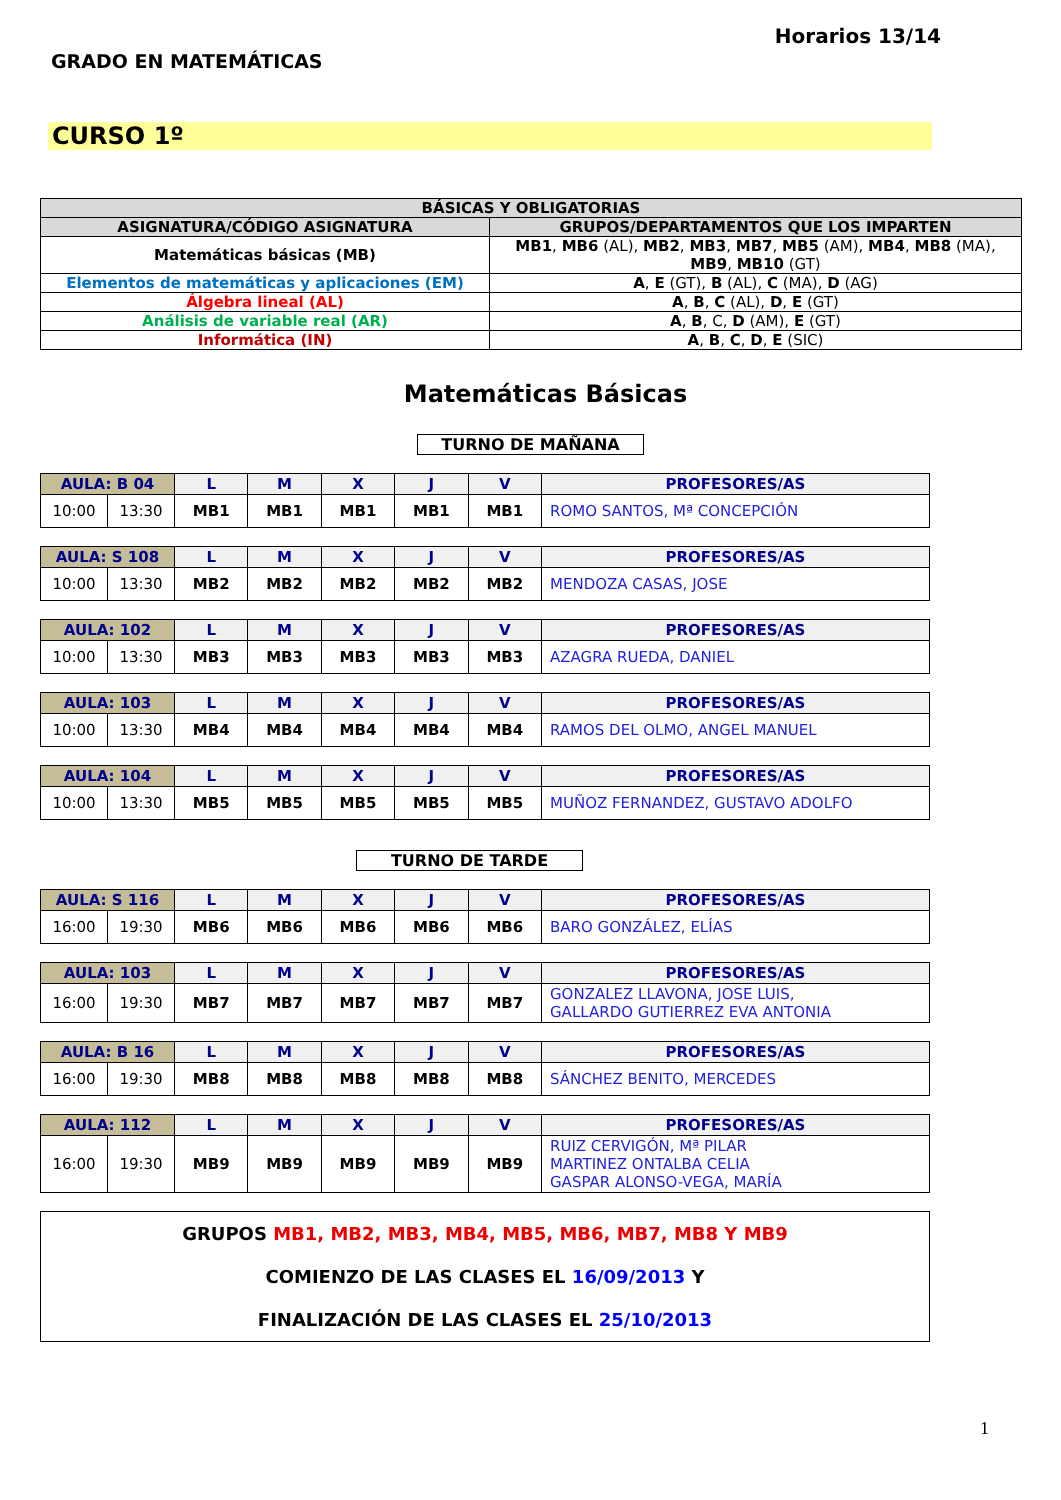GRADO EN MATEMÁTICAS
Horarios 13/14
CURSO 1º
| BÁSICAS Y OBLIGATORIAS | |
| --- | --- |
| ASIGNATURA/CÓDIGO ASIGNATURA | GRUPOS/DEPARTAMENTOS QUE LOS IMPARTEN |
| Matemáticas básicas (MB) | MB1 , MB6 (AL), MB2 , MB3 , MB7 , MB5 (AM), MB4 , MB8 (MA), MB9 , MB10 (GT) |
| Elementos de matemáticas y aplicaciones (EM) | A , E (GT), B (AL), C (MA), D (AG) |
| Álgebra lineal (AL) | A , B , C (AL), D , E (GT) |
| Análisis de variable real (AR) | A , B , C, D (AM), E (GT) |
| Informática (IN) | A , B , C , D , E (SIC) |
Matemáticas Básicas
TURNO DE MAÑANA
| AULA: B 04 | | L | M | X | J | V | PROFESORES/AS |
| --- | --- | --- | --- | --- | --- | --- | --- |
| 10:00 | 13:30 | MB1 | MB1 | MB1 | MB1 | MB1 | ROMO SANTOS, Mª CONCEPCIÓN |
| AULA: S 108 | | L | M | X | J | V | PROFESORES/AS |
| --- | --- | --- | --- | --- | --- | --- | --- |
| 10:00 | 13:30 | MB2 | MB2 | MB2 | MB2 | MB2 | MENDOZA CASAS, JOSE |
| AULA: 102 | | L | M | X | J | V | PROFESORES/AS |
| --- | --- | --- | --- | --- | --- | --- | --- |
| 10:00 | 13:30 | MB3 | MB3 | MB3 | MB3 | MB3 | AZAGRA RUEDA, DANIEL |
| AULA: 103 | | L | M | X | J | V | PROFESORES/AS |
| --- | --- | --- | --- | --- | --- | --- | --- |
| 10:00 | 13:30 | MB4 | MB4 | MB4 | MB4 | MB4 | RAMOS DEL OLMO, ANGEL MANUEL |
| AULA: 104 | | L | M | X | J | V | PROFESORES/AS |
| --- | --- | --- | --- | --- | --- | --- | --- |
| 10:00 | 13:30 | MB5 | MB5 | MB5 | MB5 | MB5 | MUÑOZ FERNANDEZ, GUSTAVO ADOLFO |
TURNO DE TARDE
| AULA: S 116 | | L | M | X | J | V | PROFESORES/AS |
| --- | --- | --- | --- | --- | --- | --- | --- |
| 16:00 | 19:30 | MB6 | MB6 | MB6 | MB6 | MB6 | BARO GONZÁLEZ, ELÍAS |
| AULA: 103 | | L | M | X | J | V | PROFESORES/AS |
| --- | --- | --- | --- | --- | --- | --- | --- |
| 16:00 | 19:30 | MB7 | MB7 | MB7 | MB7 | MB7 | GONZALEZ LLAVONA, JOSE LUIS, GALLARDO GUTIERREZ EVA ANTONIA |
| AULA: B 16 | | L | M | X | J | V | PROFESORES/AS |
| --- | --- | --- | --- | --- | --- | --- | --- |
| 16:00 | 19:30 | MB8 | MB8 | MB8 | MB8 | MB8 | SÁNCHEZ BENITO, MERCEDES |
| AULA: 112 | | L | M | X | J | V | PROFESORES/AS |
| --- | --- | --- | --- | --- | --- | --- | --- |
| 16:00 | 19:30 | MB9 | MB9 | MB9 | MB9 | MB9 | RUIZ CERVIGÓN, Mª PILAR MARTINEZ ONTALBA CELIA GASPAR ALONSO-VEGA, MARÍA |
GRUPOS MB1, MB2, MB3, MB4, MB5, MB6, MB7, MB8 Y MB9
COMIENZO DE LAS CLASES EL 16/09/2013 Y
FINALIZACIÓN DE LAS CLASES EL 25/10/2013
1